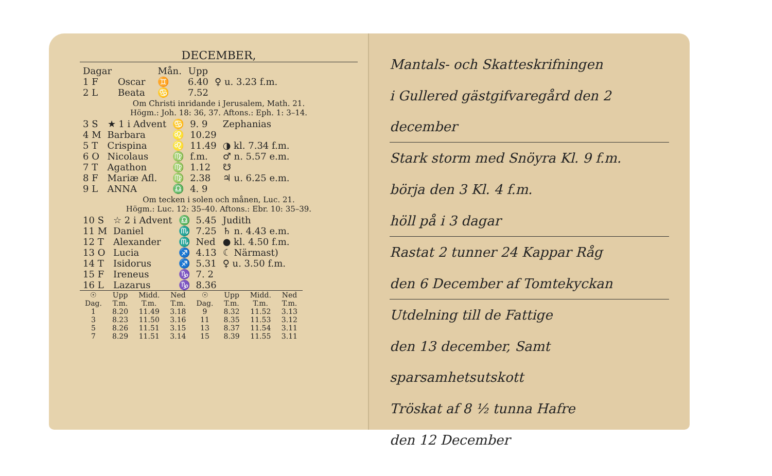DECEMBER,
| Dagar | | | Mån. | Upp | |
| --- | --- | --- | --- | --- | --- |
| 1 F | Oscar | | ♊ | 6.40 | ♀ u. 3.23 f.m. |
| 2 L | Beata | | ♋ | 7.52 | |
Om Christi inridande i Jerusalem, Math. 21.
Högm.: Joh. 18: 36, 37. Aftons.: Eph. 1: 3–14.
| 3 S | ★ 1 i Advent | ♋ | 9. 9 | Zephanias |
| 4 M | Barbara | ♌ | 10.29 | |
| 5 T | Crispina | ♌ | 11.49 | ◑ kl. 7.34 f.m. |
| 6 O | Nicolaus | ♍ | f.m. | ♂ n. 5.57 e.m. |
| 7 T | Agathon | ♍ | 1.12 | ☋ |
| 8 F | Mariæ Afl. | ♍ | 2.38 | ♃ u. 6.25 e.m. |
| 9 L | ANNA | ♎ | 4. 9 | |
Om tecken i solen och månen, Luc. 21.
Högm.: Luc. 12: 35–40. Aftons.: Ebr. 10: 35–39.
| 10 S | ☆ 2 i Advent | ♎ | 5.45 | Judith |
| 11 M | Daniel | ♏ | 7.25 | ♄ n. 4.43 e.m. |
| 12 T | Alexander | ♏ | Ned | ● kl. 4.50 f.m. |
| 13 O | Lucia | ♐ | 4.13 | ☾ Närmast) |
| 14 T | Isidorus | ♐ | 5.31 | ♀ u. 3.50 f.m. |
| 15 F | Ireneus | ♑ | 7. 2 | |
| 16 L | Lazarus | ♑ | 8.36 | |
| ☉ Dag. | Upp T.m. | Midd. T.m. | Ned T.m. | ☉ Dag. | Upp T.m. | Midd. T.m. | Ned T.m. |
| --- | --- | --- | --- | --- | --- | --- | --- |
| 1 | 8.20 | 11.49 | 3.18 | 9 | 8.32 | 11.52 | 3.13 |
| 3 | 8.23 | 11.50 | 3.16 | 11 | 8.35 | 11.53 | 3.12 |
| 5 | 8.26 | 11.51 | 3.15 | 13 | 8.37 | 11.54 | 3.11 |
| 7 | 8.29 | 11.51 | 3.14 | 15 | 8.39 | 11.55 | 3.11 |
Mantals- och Skatteskrifningen
i Gullered gästgifvaregård den 2 december
Stark storm med Snöyra Kl. 9 f.m.
börja den 3 Kl. 4 f.m.
höll på i 3 dagar
Rastat 2 tunner 24 Kappar Råg
den 6 December af Tomtekyckan
Utdelning till de Fattige
den 13 december, Samt sparsamhetsutskott
Tröskat af 8 ½ tunna Hafre
den 12 December